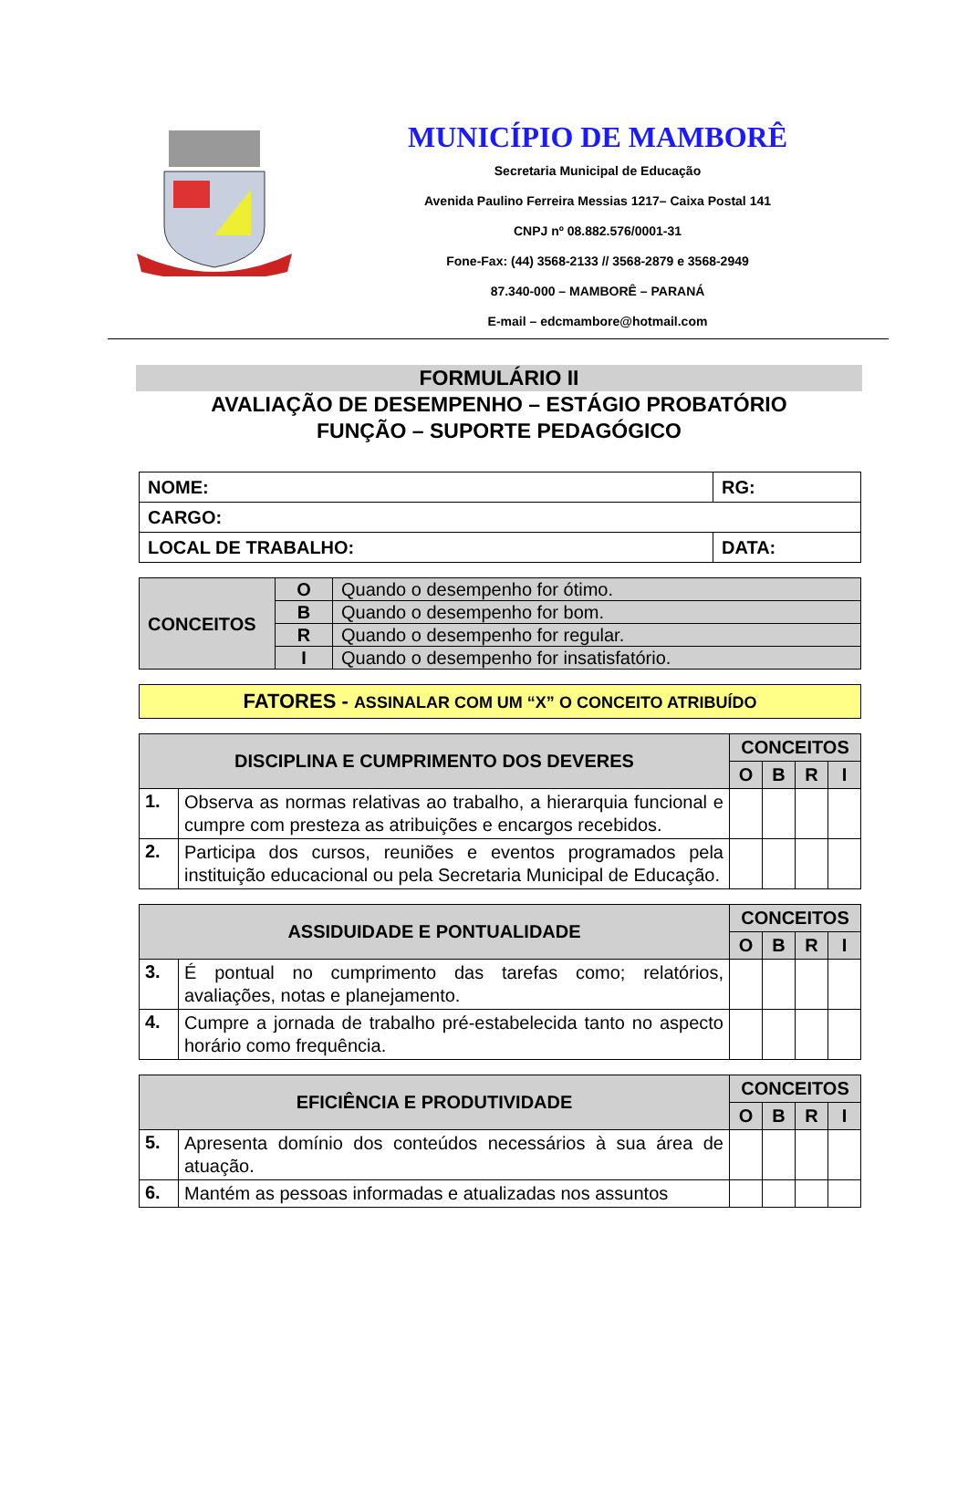MUNICÍPIO DE MAMBORÊ
Secretaria Municipal de Educação
Avenida Paulino Ferreira Messias 1217– Caixa Postal 141
CNPJ nº 08.882.576/0001-31
Fone-Fax: (44) 3568-2133 // 3568-2879 e 3568-2949
87.340-000 – MAMBORÊ – PARANÁ
E-mail – edcmambore@hotmail.com
FORMULÁRIO II
AVALIAÇÃO DE DESEMPENHO – ESTÁGIO PROBATÓRIO
FUNÇÃO – SUPORTE PEDAGÓGICO
| NOME: | RG: |
| CARGO: | |
| LOCAL DE TRABALHO: | DATA: |
| CONCEITOS | O | Quando o desempenho for ótimo. |
| | B | Quando o desempenho for bom. |
| | R | Quando o desempenho for regular. |
| | I | Quando o desempenho for insatisfatório. |
FATORES - ASSINALAR COM UM “X” O CONCEITO ATRIBUÍDO
| DISCIPLINA E CUMPRIMENTO DOS DEVERES | | CONCEITOS | | | |
| --- | --- | --- | --- | --- | --- |
| | | O | B | R | I |
| 1. | Observa as normas relativas ao trabalho, a hierarquia funcional e cumpre com presteza as atribuições e encargos recebidos. | | | | |
| 2. | Participa dos cursos, reuniões e eventos programados pela instituição educacional ou pela Secretaria Municipal de Educação. | | | | |
| ASSIDUIDADE E PONTUALIDADE | | CONCEITOS | | | |
| --- | --- | --- | --- | --- | --- |
| | | O | B | R | I |
| 3. | É pontual no cumprimento das tarefas como; relatórios, avaliações, notas e planejamento. | | | | |
| 4. | Cumpre a jornada de trabalho pré-estabelecida tanto no aspecto horário como frequência. | | | | |
| EFICIÊNCIA E PRODUTIVIDADE | | CONCEITOS | | | |
| --- | --- | --- | --- | --- | --- |
| | | O | B | R | I |
| 5. | Apresenta domínio dos conteúdos necessários à sua área de atuação. | | | | |
| 6. | Mantém as pessoas informadas e atualizadas nos assuntos | | | | |